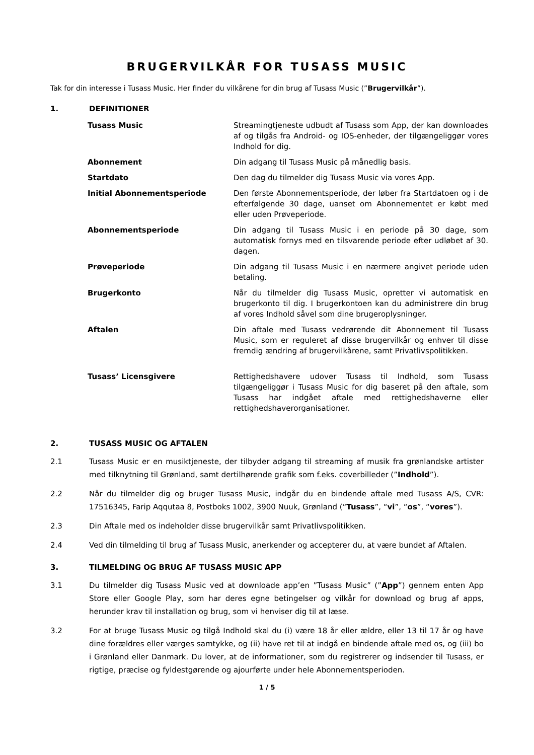BRUGERVILKÅR FOR TUSASS MUSIC
Tak for din interesse i Tusass Music. Her finder du vilkårene for din brug af Tusass Music (”Brugervilkår”).
1. DEFINITIONER
| Tusass Music | Streamingtjeneste udbudt af Tusass som App, der kan downloades af og tilgås fra Android- og IOS-enheder, der tilgængeliggør vores Indhold for dig. |
| Abonnement | Din adgang til Tusass Music på månedlig basis. |
| Startdato | Den dag du tilmelder dig Tusass Music via vores App. |
| Initial Abonnementsperiode | Den første Abonnementsperiode, der løber fra Startdatoen og i de efterfølgende 30 dage, uanset om Abonnementet er købt med eller uden Prøveperiode. |
| Abonnementsperiode | Din adgang til Tusass Music i en periode på 30 dage, som automatisk fornys med en tilsvarende periode efter udløbet af 30. dagen. |
| Prøveperiode | Din adgang til Tusass Music i en nærmere angivet periode uden betaling. |
| Brugerkonto | Når du tilmelder dig Tusass Music, opretter vi automatisk en brugerkonto til dig. I brugerkontoen kan du administrere din brug af vores Indhold såvel som dine brugeroplysninger. |
| Aftalen | Din aftale med Tusass vedrørende dit Abonnement til Tusass Music, som er reguleret af disse brugervilkår og enhver til disse fremdig ændring af brugervilkårene, samt Privatlivspolitikken. |
| Tusass’ Licensgivere | Rettighedshavere udover Tusass til Indhold, som Tusass tilgængeliggør i Tusass Music for dig baseret på den aftale, som Tusass har indgået aftale med rettighedshaverne eller rettighedshaverorganisationer. |
2. TUSASS MUSIC OG AFTALEN
2.1 Tusass Music er en musiktjeneste, der tilbyder adgang til streaming af musik fra grønlandske artister med tilknytning til Grønland, samt dertilhørende grafik som f.eks. coverbilleder (”Indhold”).
2.2 Når du tilmelder dig og bruger Tusass Music, indgår du en bindende aftale med Tusass A/S, CVR: 17516345, Farip Aqqutaa 8, Postboks 1002, 3900 Nuuk, Grønland (“Tusass”, “vi”, “os”, “vores”).
2.3 Din Aftale med os indeholder disse brugervilkår samt Privatlivspolitikken.
2.4 Ved din tilmelding til brug af Tusass Music, anerkender og accepterer du, at være bundet af Aftalen.
3. TILMELDING OG BRUG AF TUSASS MUSIC APP
3.1 Du tilmelder dig Tusass Music ved at downloade app’en ”Tusass Music” (”App”) gennem enten App Store eller Google Play, som har deres egne betingelser og vilkår for download og brug af apps, herunder krav til installation og brug, som vi henviser dig til at læse.
3.2 For at bruge Tusass Music og tilgå Indhold skal du (i) være 18 år eller ældre, eller 13 til 17 år og have dine forældres eller værges samtykke, og (ii) have ret til at indgå en bindende aftale med os, og (iii) bo i Grønland eller Danmark. Du lover, at de informationer, som du registrerer og indsender til Tusass, er rigtige, præcise og fyldestgørende og ajourførte under hele Abonnementsperioden.
1 / 5